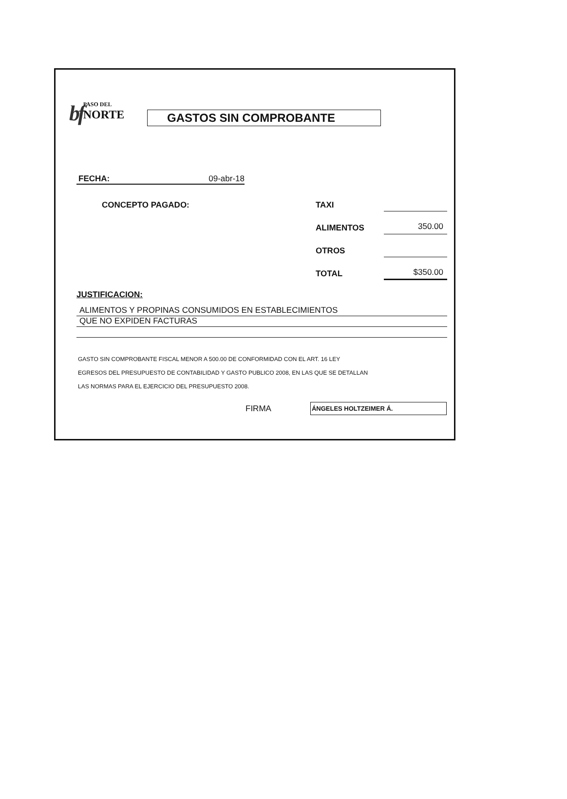bf
PASO DEL
NORTE
GASTOS SIN COMPROBANTE
FECHA: 09-abr-18
CONCEPTO PAGADO: TAXI
ALIMENTOS 350.00
OTROS
TOTAL $350.00
JUSTIFICACION:
ALIMENTOS Y PROPINAS CONSUMIDOS EN ESTABLECIMIENTOS
QUE NO EXPIDEN FACTURAS
GASTO SIN COMPROBANTE FISCAL MENOR A 500.00 DE CONFORMIDAD CON EL ART. 16 LEY
EGRESOS DEL PRESUPUESTO DE CONTABILIDAD Y GASTO PUBLICO 2008, EN LAS QUE SE DETALLAN
LAS NORMAS PARA EL EJERCICIO DEL PRESUPUESTO 2008.
FIRMA ÁNGELES HOLTZEIMER Á.